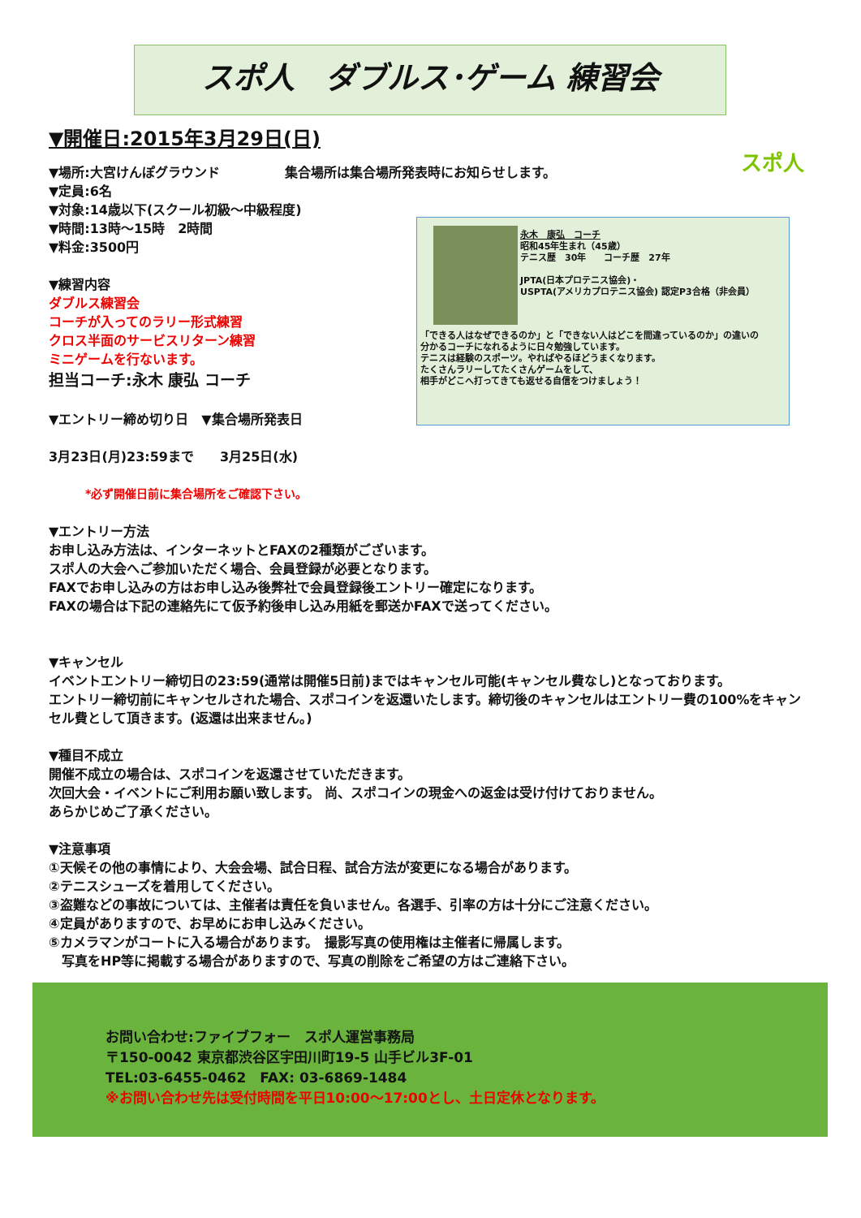スポ人　ダブルス･ゲーム 練習会
スポ人
永木　康弘　コーチ
昭和45年生まれ（45歳）
テニス歴　30年　　コーチ歴　27年
JPTA(日本プロテニス協会)・
USPTA(アメリカプロテニス協会) 認定P3合格（非会員）
「できる人はなぜできるのか」と「できない人はどこを間違っているのか」の違いの
分かるコーチになれるように日々勉強しています。
テニスは経験のスポーツ。やればやるほどうまくなります。
たくさんラリーしてたくさんゲームをして、
相手がどこへ打ってきても返せる自信をつけましょう！
▼開催日:2015年3月29日(日)
▼場所:大宮けんぽグラウンド　　　　　集合場所は集合場所発表時にお知らせします。
▼定員:6名
▼対象:14歳以下(スクール初級～中級程度)
▼時間:13時～15時　2時間
▼料金:3500円
▼練習内容
ダブルス練習会
コーチが入ってのラリー形式練習
クロス半面のサービスリターン練習
ミニゲームを行ないます。
担当コーチ:永木 康弘 コーチ
▼エントリー締め切り日　▼集合場所発表日
3月23日(月)23:59まで　　3月25日(水)
*必ず開催日前に集合場所をご確認下さい。
▼エントリー方法
お申し込み方法は、インターネットとFAXの2種類がございます。
スポ人の大会へご参加いただく場合、会員登録が必要となります。
FAXでお申し込みの方はお申し込み後弊社で会員登録後エントリー確定になります。
FAXの場合は下記の連絡先にて仮予約後申し込み用紙を郵送かFAXで送ってください。
▼キャンセル
イベントエントリー締切日の23:59(通常は開催5日前)まではキャンセル可能(キャンセル費なし)となっております。
エントリー締切前にキャンセルされた場合、スポコインを返還いたします。締切後のキャンセルはエントリー費の100%をキャンセル費として頂きます。(返還は出来ません。)
▼種目不成立
開催不成立の場合は、スポコインを返還させていただきます。
次回大会・イベントにご利用お願い致します。 尚、スポコインの現金への返金は受け付けておりません。
あらかじめご了承ください。
▼注意事項
①天候その他の事情により、大会会場、試合日程、試合方法が変更になる場合があります。
②テニスシューズを着用してください。
③盗難などの事故については、主催者は責任を負いません。各選手、引率の方は十分にご注意ください。
④定員がありますので、お早めにお申し込みください。
⑤カメラマンがコートに入る場合があります。　撮影写真の使用権は主催者に帰属します。
　写真をHP等に掲載する場合がありますので、写真の削除をご希望の方はご連絡下さい。
お問い合わせ:ファイブフォー　スポ人運営事務局
〒150-0042 東京都渋谷区宇田川町19-5 山手ビル3F-01
TEL:03-6455-0462　FAX: 03-6869-1484
※お問い合わせ先は受付時間を平日10:00～17:00とし、土日定休となります。